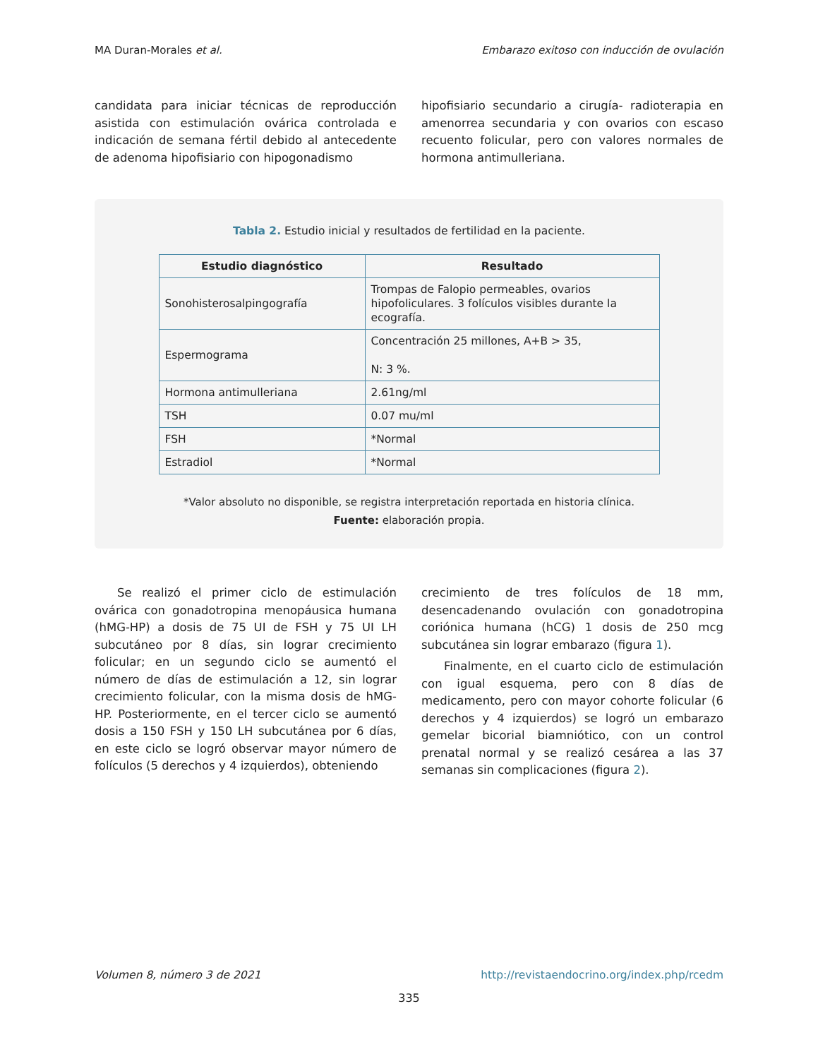MA Duran-Morales et al. Embarazo exitoso con inducción de ovulación
candidata para iniciar técnicas de reproducción asistida con estimulación ovárica controlada e indicación de semana fértil debido al antecedente de adenoma hipofisiario con hipogonadismo
hipofisiario secundario a cirugía- radioterapia en amenorrea secundaria y con ovarios con escaso recuento folicular, pero con valores normales de hormona antimulleriana.
Tabla 2. Estudio inicial y resultados de fertilidad en la paciente.
| Estudio diagnóstico | Resultado |
| --- | --- |
| Sonohisterosalpingografía | Trompas de Falopio permeables, ovarios hipofoliculares. 3 folículos visibles durante la ecografía. |
| Espermograma | Concentración 25 millones, A+B > 35, N: 3 %. |
| Hormona antimulleriana | 2.61ng/ml |
| TSH | 0.07 mu/ml |
| FSH | *Normal |
| Estradiol | *Normal |
*Valor absoluto no disponible, se registra interpretación reportada en historia clínica.
Fuente: elaboración propia.
Se realizó el primer ciclo de estimulación ovárica con gonadotropina menopáusica humana (hMG-HP) a dosis de 75 UI de FSH y 75 UI LH subcutáneo por 8 días, sin lograr crecimiento folicular; en un segundo ciclo se aumentó el número de días de estimulación a 12, sin lograr crecimiento folicular, con la misma dosis de hMG-HP. Posteriormente, en el tercer ciclo se aumentó dosis a 150 FSH y 150 LH subcutánea por 6 días, en este ciclo se logró observar mayor número de folículos (5 derechos y 4 izquierdos), obteniendo
crecimiento de tres folículos de 18 mm, desencadenando ovulación con gonadotropina coriónica humana (hCG) 1 dosis de 250 mcg subcutánea sin lograr embarazo (figura 1).
Finalmente, en el cuarto ciclo de estimulación con igual esquema, pero con 8 días de medicamento, pero con mayor cohorte folicular (6 derechos y 4 izquierdos) se logró un embarazo gemelar bicorial biamniótico, con un control prenatal normal y se realizó cesárea a las 37 semanas sin complicaciones (figura 2).
Volumen 8, número 3 de 2021 http://revistaendocrino.org/index.php/rcedm
335